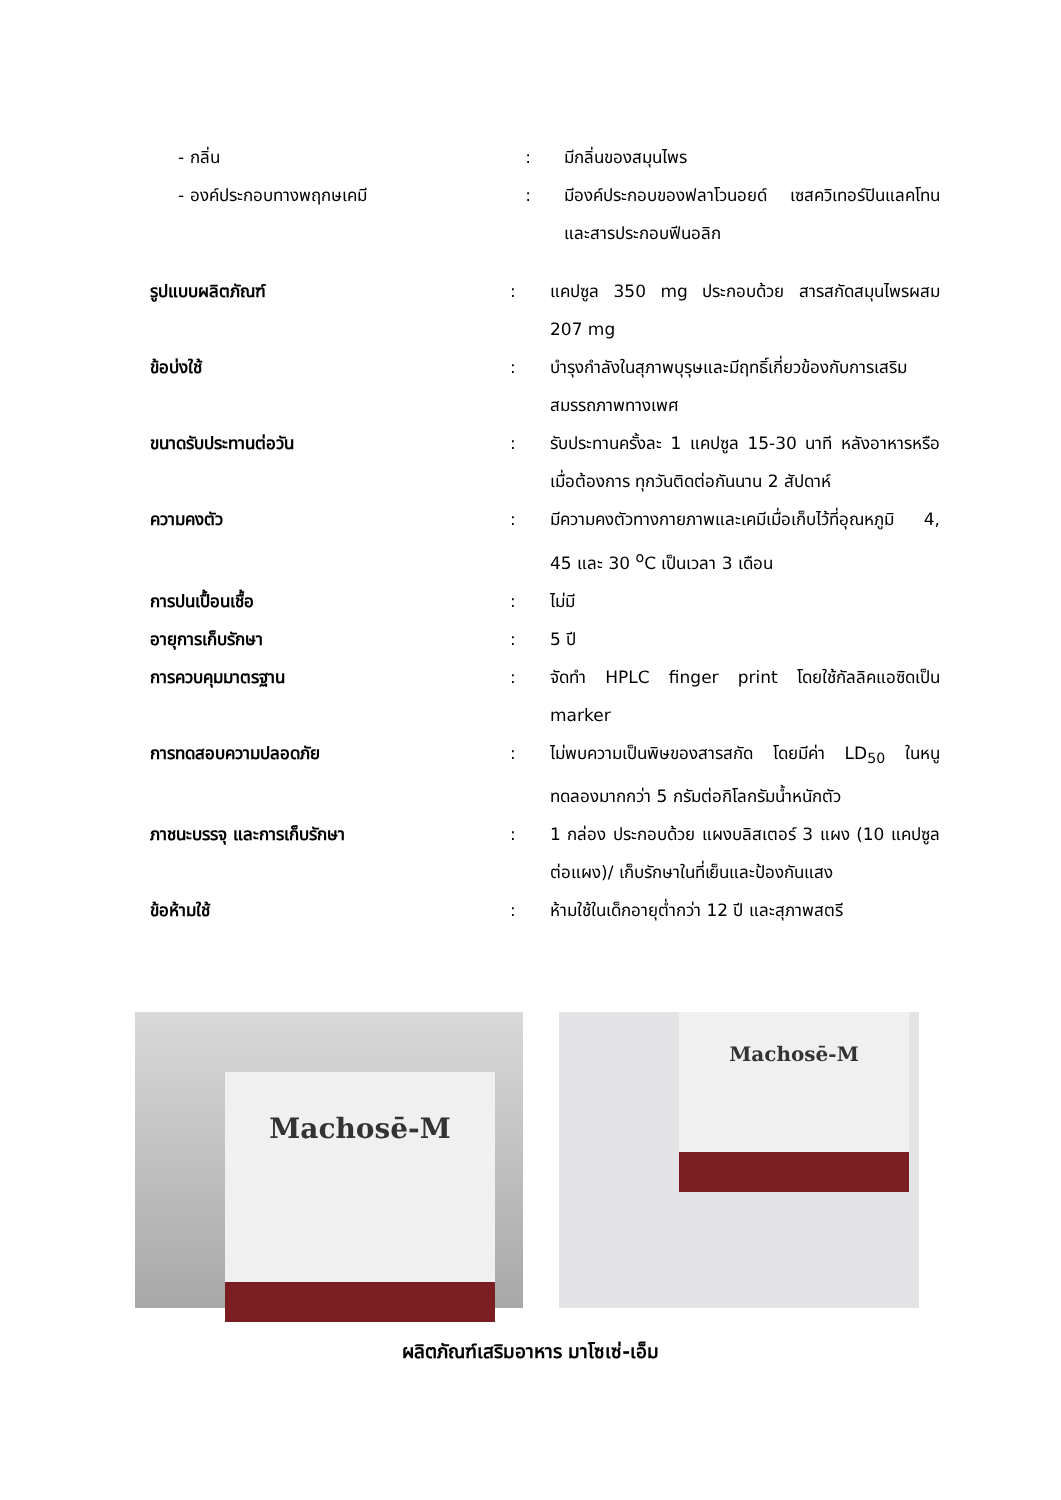- กลิ่น : มีกลิ่นของสมุนไพร
- องค์ประกอบทางพฤกษเคมี : มีองค์ประกอบของฟลาโวนอยด์ เซสควิเทอร์ปินแลคโทน และสารประกอบฟีนอลิก
รูปแบบผลิตภัณฑ์ : แคปซูล 350 mg ประกอบด้วย สารสกัดสมุนไพรผสม 207 mg
ข้อบ่งใช้ : บำรุงกำลังในสุภาพบุรุษและมีฤทธิ์เกี่ยวข้องกับการเสริมสมรรถภาพทางเพศ
ขนาดรับประทานต่อวัน : รับประทานครั้งละ 1 แคปซูล 15-30 นาที หลังอาหารหรือเมื่อต้องการ ทุกวันติดต่อกันนาน 2 สัปดาห์
ความคงตัว : มีความคงตัวทางกายภาพและเคมีเมื่อเก็บไว้ที่อุณหภูมิ 4, 45 และ 30 <sup>o</sup>C เป็นเวลา 3 เดือน
การปนเปื้อนเชื้อ : ไม่มี
อายุการเก็บรักษา : 5 ปี
การควบคุมมาตรฐาน : จัดทำ HPLC finger print โดยใช้กัลลิคแอซิดเป็น marker
การทดสอบความปลอดภัย : ไม่พบความเป็นพิษของสารสกัด โดยมีค่า LD<sub>50</sub> ในหนูทดลองมากกว่า 5 กรัมต่อกิโลกรัมน้ำหนักตัว
ภาชนะบรรจุ และการเก็บรักษา : 1 กล่อง ประกอบด้วย แผงบลิสเตอร์ 3 แผง (10 แคปซูลต่อแผง)/ เก็บรักษาในที่เย็นและป้องกันแสง
ข้อห้ามใช้ : ห้ามใช้ในเด็กอายุต่ำกว่า 12 ปี และสุภาพสตรี
Machosē-M
Machosē-M
ผลิตภัณฑ์เสริมอาหาร มาโซเซ่-เอ็ม